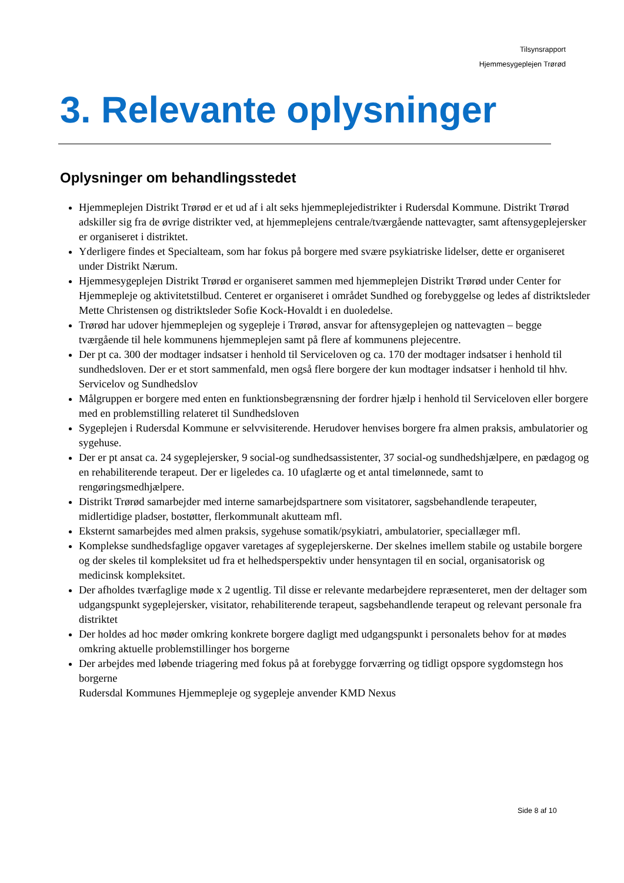Tilsynsrapport
Hjemmesygeplejen Trørød
3. Relevante oplysninger
Oplysninger om behandlingsstedet
Hjemmeplejen Distrikt Trørød er et ud af i alt seks hjemmeplejedistrikter i Rudersdal Kommune. Distrikt Trørød adskiller sig fra de øvrige distrikter ved, at hjemmeplejens centrale/tværgående nattevagter, samt aftensygeplejersker er organiseret i distriktet.
Yderligere findes et Specialteam, som har fokus på borgere med svære psykiatriske lidelser, dette er organiseret under Distrikt Nærum.
Hjemmesygeplejen Distrikt Trørød er organiseret sammen med hjemmeplejen Distrikt Trørød under Center for Hjemmepleje og aktivitetstilbud. Centeret er organiseret i området Sundhed og forebyggelse og ledes af distriktsleder Mette Christensen og distriktsleder Sofie Kock-Hovaldt i en duoledelse.
Trørød har udover hjemmeplejen og sygepleje i Trørød, ansvar for aftensygeplejen og nattevagten – begge tværgående til hele kommunens hjemmeplejen samt på flere af kommunens plejecentre.
Der pt ca. 300 der modtager indsatser i henhold til Serviceloven og ca. 170 der modtager indsatser i henhold til sundhedsloven. Der er et stort sammenfald, men også flere borgere der kun modtager indsatser i henhold til hhv. Servicelov og Sundhedslov
Målgruppen er borgere med enten en funktionsbegrænsning der fordrer hjælp i henhold til Serviceloven eller borgere med en problemstilling relateret til Sundhedsloven
Sygeplejen i Rudersdal Kommune er selvvisiterende. Herudover henvises borgere fra almen praksis, ambulatorier og sygehuse.
Der er pt ansat ca. 24 sygeplejersker, 9 social-og sundhedsassistenter, 37 social-og sundhedshjælpere, en pædagog og en rehabiliterende terapeut. Der er ligeledes ca. 10 ufaglærte og et antal timelønnede, samt to rengøringsmedhjælpere.
Distrikt Trørød samarbejder med interne samarbejdspartnere som visitatorer, sagsbehandlende terapeuter, midlertidige pladser, bostøtter, flerkommunalt akutteam mfl.
Eksternt samarbejdes med almen praksis, sygehuse somatik/psykiatri, ambulatorier, speciallæger mfl.
Komplekse sundhedsfaglige opgaver varetages af sygeplejerskerne. Der skelnes imellem stabile og ustabile borgere og der skeles til kompleksitet ud fra et helhedsperspektiv under hensyntagen til en social, organisatorisk og medicinsk kompleksitet.
Der afholdes tværfaglige møde x 2 ugentlig. Til disse er relevante medarbejdere repræsenteret, men der deltager som udgangspunkt sygeplejersker, visitator, rehabiliterende terapeut, sagsbehandlende terapeut og relevant personale fra distriktet
Der holdes ad hoc møder omkring konkrete borgere dagligt med udgangspunkt i personalets behov for at mødes omkring aktuelle problemstillinger hos borgerne
Der arbejdes med løbende triagering med fokus på at forebygge forværring og tidligt opspore sygdomstegn hos borgerne
Rudersdal Kommunes Hjemmepleje og sygepleje anvender KMD Nexus
Side 8 af 10